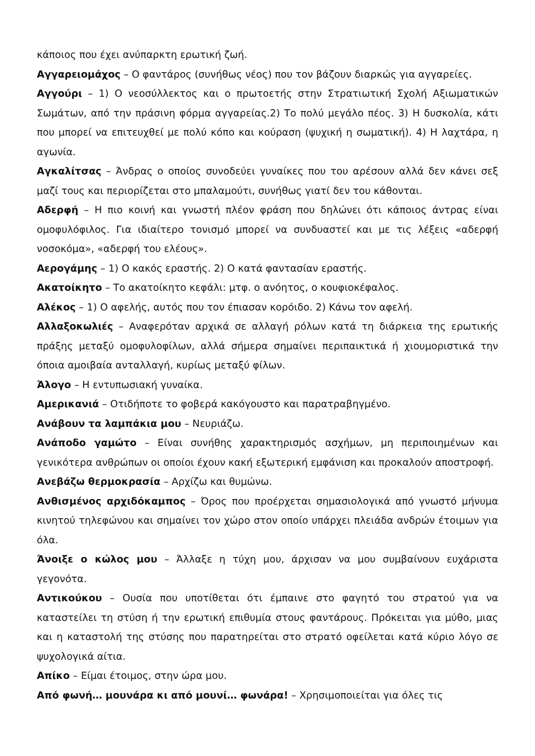κάποιος που έχει ανύπαρκτη ερωτική ζωή.
Αγγαρειομάχος – Ο φαντάρος (συνήθως νέος) που τον βάζουν διαρκώς για αγγαρείες.
Αγγούρι – 1) Ο νεοσύλλεκτος και ο πρωτοετής στην Στρατιωτική Σχολή Αξιωματικών Σωμάτων, από την πράσινη φόρμα αγγαρείας.2) Το πολύ μεγάλο πέος. 3) Η δυσκολία, κάτι που μπορεί να επιτευχθεί με πολύ κόπο και κούραση (ψυχική η σωματική). 4) Η λαχτάρα, η αγωνία.
Αγκαλίτσας – Άνδρας ο οποίος συνοδεύει γυναίκες που του αρέσουν αλλά δεν κάνει σεξ μαζί τους και περιορίζεται στο μπαλαμούτι, συνήθως γιατί δεν του κάθονται.
Αδερφή – Η πιο κοινή και γνωστή πλέον φράση που δηλώνει ότι κάποιος άντρας είναι ομοφυλόφιλος. Για ιδιαίτερο τονισμό μπορεί να συνδυαστεί και με τις λέξεις «αδερφή νοσοκόμα», «αδερφή του ελέους».
Αερογάμης – 1) Ο κακός εραστής. 2) Ο κατά φαντασίαν εραστής.
Ακατοίκητο – Το ακατοίκητο κεφάλι: μτφ. ο ανόητος, ο κουφιοκέφαλος.
Αλέκος – 1) Ο αφελής, αυτός που τον έπιασαν κορόιδο. 2) Κάνω τον αφελή.
Αλλαξοκωλιές – Αναφερόταν αρχικά σε αλλαγή ρόλων κατά τη διάρκεια της ερωτικής πράξης μεταξύ ομοφυλοφίλων, αλλά σήμερα σημαίνει περιπαικτικά ή χιουμοριστικά την όποια αμοιβαία ανταλλαγή, κυρίως μεταξύ φίλων.
Άλογο – Η εντυπωσιακή γυναίκα.
Αμερικανιά – Οτιδήποτε το φοβερά κακόγουστο και παρατραβηγμένο.
Ανάβουν τα λαμπάκια μου – Νευριάζω.
Ανάποδο γαμώτο – Είναι συνήθης χαρακτηρισμός ασχήμων, μη περιποιημένων και γενικότερα ανθρώπων οι οποίοι έχουν κακή εξωτερική εμφάνιση και προκαλούν αποστροφή.
Ανεβάζω θερμοκρασία – Αρχίζω και θυμώνω.
Ανθισμένος αρχιδόκαμπος – Όρος που προέρχεται σημασιολογικά από γνωστό μήνυμα κινητού τηλεφώνου και σημαίνει τον χώρο στον οποίο υπάρχει πλειάδα ανδρών έτοιμων για όλα.
Άνοιξε ο κώλος μου – Άλλαξε η τύχη μου, άρχισαν να μου συμβαίνουν ευχάριστα γεγονότα.
Αντικούκου – Ουσία που υποτίθεται ότι έμπαινε στο φαγητό του στρατού για να καταστείλει τη στύση ή την ερωτική επιθυμία στους φαντάρους. Πρόκειται για μύθο, μιας και η καταστολή της στύσης που παρατηρείται στο στρατό οφείλεται κατά κύριο λόγο σε ψυχολογικά αίτια.
Απίκο – Είμαι έτοιμος, στην ώρα μου.
Από φωνή… μουνάρα κι από μουνί… φωνάρα! – Χρησιμοποιείται για όλες τις